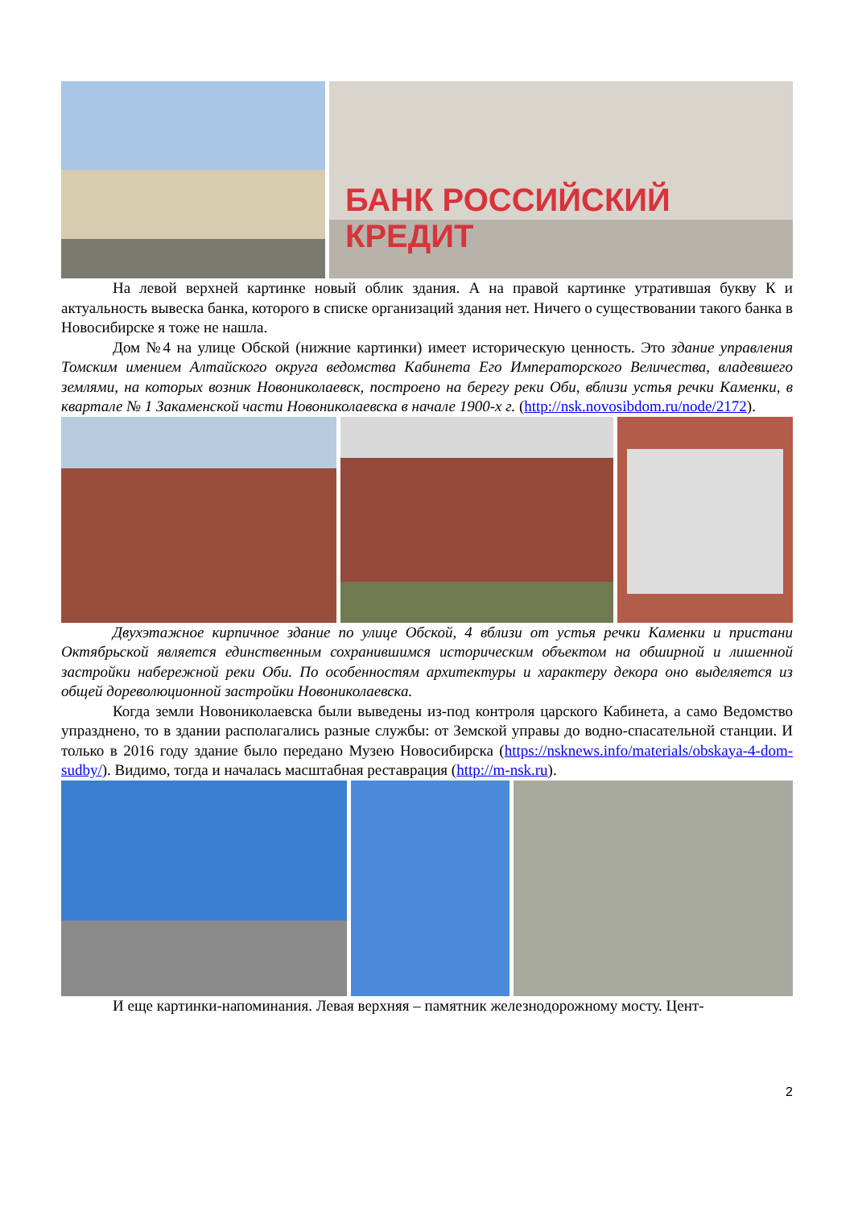БАНК РОССИЙСКИЙ КРЕДИТ
На левой верхней картинке новый облик здания. А на правой картинке утратившая букву К и актуальность вывеска банка, которого в списке организаций здания нет. Ничего о существовании такого банка в Новосибирске я тоже не нашла.
Дом №4 на улице Обской (нижние картинки) имеет историческую ценность. Это здание управления Томским имением Алтайского округа ведомства Кабинета Его Императорского Величества, владевшего землями, на которых возник Новониколаевск, построено на берегу реки Оби, вблизи устья речки Каменки, в квартале № 1 Закаменской части Новониколаевска в начале 1900-х г. (http://nsk.novosibdom.ru/node/2172).
Двухэтажное кирпичное здание по улице Обской, 4 вблизи от устья речки Каменки и пристани Октябрьской является единственным сохранившимся историческим объектом на обширной и лишенной застройки набережной реки Оби. По особенностям архитектуры и характеру декора оно выделяется из общей дореволюционной застройки Новониколаевска.
Когда земли Новониколаевска были выведены из-под контроля царского Кабинета, а само Ведомство упразднено, то в здании располагались разные службы: от Земской управы до водно-спасательной станции. И только в 2016 году здание было передано Музею Новосибирска (https://nsknews.info/materials/obskaya-4-dom-sudby/). Видимо, тогда и началась масштабная реставрация (http://m-nsk.ru).
И еще картинки-напоминания. Левая верхняя – памятник железнодорожному мосту. Цент-
2